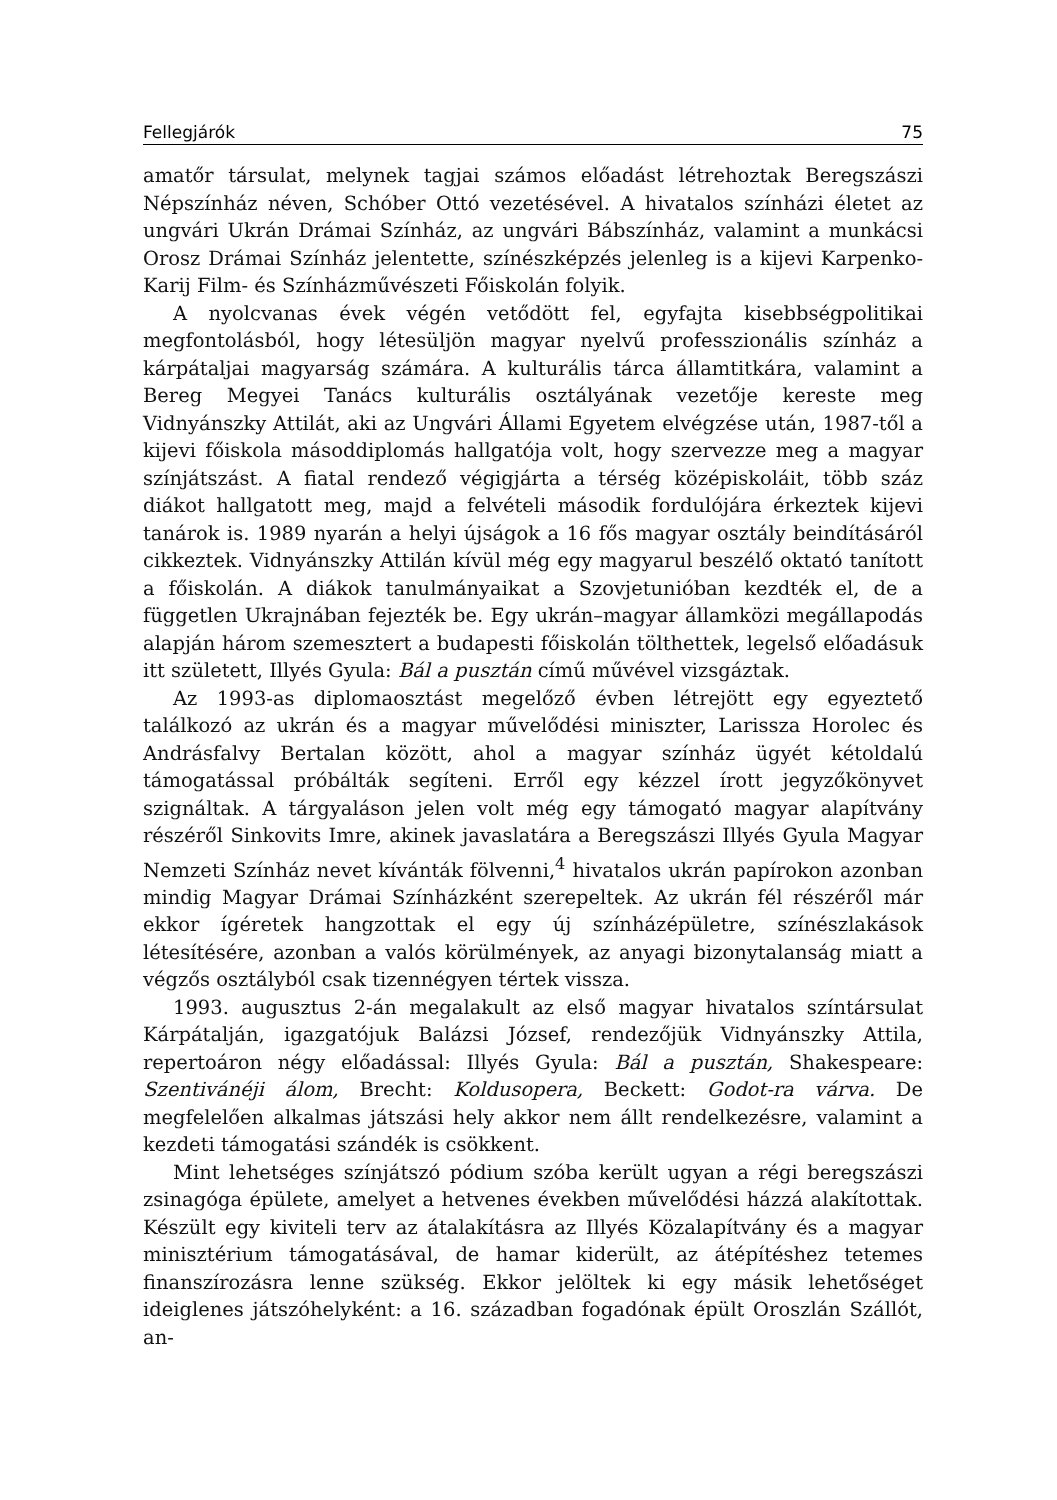Fellegjárók 75
amatőr társulat, melynek tagjai számos előadást létrehoztak Beregszászi Népszínház néven, Schóber Ottó vezetésével. A hivatalos színházi életet az ungvári Ukrán Drámai Színház, az ungvári Bábszínház, valamint a munkácsi Orosz Drámai Színház jelentette, színészképzés jelenleg is a kijevi Karpenko-Karij Film- és Színházművészeti Főiskolán folyik.
A nyolcvanas évek végén vetődött fel, egyfajta kisebbségpolitikai megfontolásból, hogy létesüljön magyar nyelvű professzionális színház a kárpátaljai magyarság számára. A kulturális tárca államtitkára, valamint a Bereg Megyei Tanács kulturális osztályának vezetője kereste meg Vidnyánszky Attilát, aki az Ungvári Állami Egyetem elvégzése után, 1987-től a kijevi főiskola másoddiplomás hallgatója volt, hogy szervezze meg a magyar színjátszást. A fiatal rendező végigjárta a térség középiskoláit, több száz diákot hallgatott meg, majd a felvételi második fordulójára érkeztek kijevi tanárok is. 1989 nyarán a helyi újságok a 16 fős magyar osztály beindításáról cikkeztek. Vidnyánszky Attilán kívül még egy magyarul beszélő oktató tanított a főiskolán. A diákok tanulmányaikat a Szovjetunióban kezdték el, de a független Ukrajnában fejezték be. Egy ukrán–magyar államközi megállapodás alapján három szemesztert a budapesti főiskolán tölthettek, legelső előadásuk itt született, Illyés Gyula: Bál a pusztán című művével vizsgáztak.
Az 1993-as diplomaosztást megelőző évben létrejött egy egyeztető találkozó az ukrán és a magyar művelődési miniszter, Larissza Horolec és Andrásfalvy Bertalan között, ahol a magyar színház ügyét kétoldalú támogatással próbálták segíteni. Erről egy kézzel írott jegyzőkönyvet szignáltak. A tárgyaláson jelen volt még egy támogató magyar alapítvány részéről Sinkovits Imre, akinek javaslatára a Beregszászi Illyés Gyula Magyar Nemzeti Színház nevet kívánták fölvenni,<sup>4</sup> hivatalos ukrán papírokon azonban mindig Magyar Drámai Színházként szerepeltek. Az ukrán fél részéről már ekkor ígéretek hangzottak el egy új színházépületre, színészlakások létesítésére, azonban a valós körülmények, az anyagi bizonytalanság miatt a végzős osztályból csak tizennégyen tértek vissza.
1993. augusztus 2-án megalakult az első magyar hivatalos színtársulat Kárpátalján, igazgatójuk Balázsi József, rendezőjük Vidnyánszky Attila, repertoáron négy előadással: Illyés Gyula: Bál a pusztán, Shakespeare: Szentivánéji álom, Brecht: Koldusopera, Beckett: Godot-ra várva. De megfelelően alkalmas játszási hely akkor nem állt rendelkezésre, valamint a kezdeti támogatási szándék is csökkent.
Mint lehetséges színjátszó pódium szóba került ugyan a régi beregszászi zsinagóga épülete, amelyet a hetvenes években művelődési házzá alakítottak. Készült egy kiviteli terv az átalakításra az Illyés Közalapítvány és a magyar minisztérium támogatásával, de hamar kiderült, az átépítéshez tetemes finanszírozásra lenne szükség. Ekkor jelöltek ki egy másik lehetőséget ideiglenes játszóhelyként: a 16. században fogadónak épült Oroszlán Szállót, an-